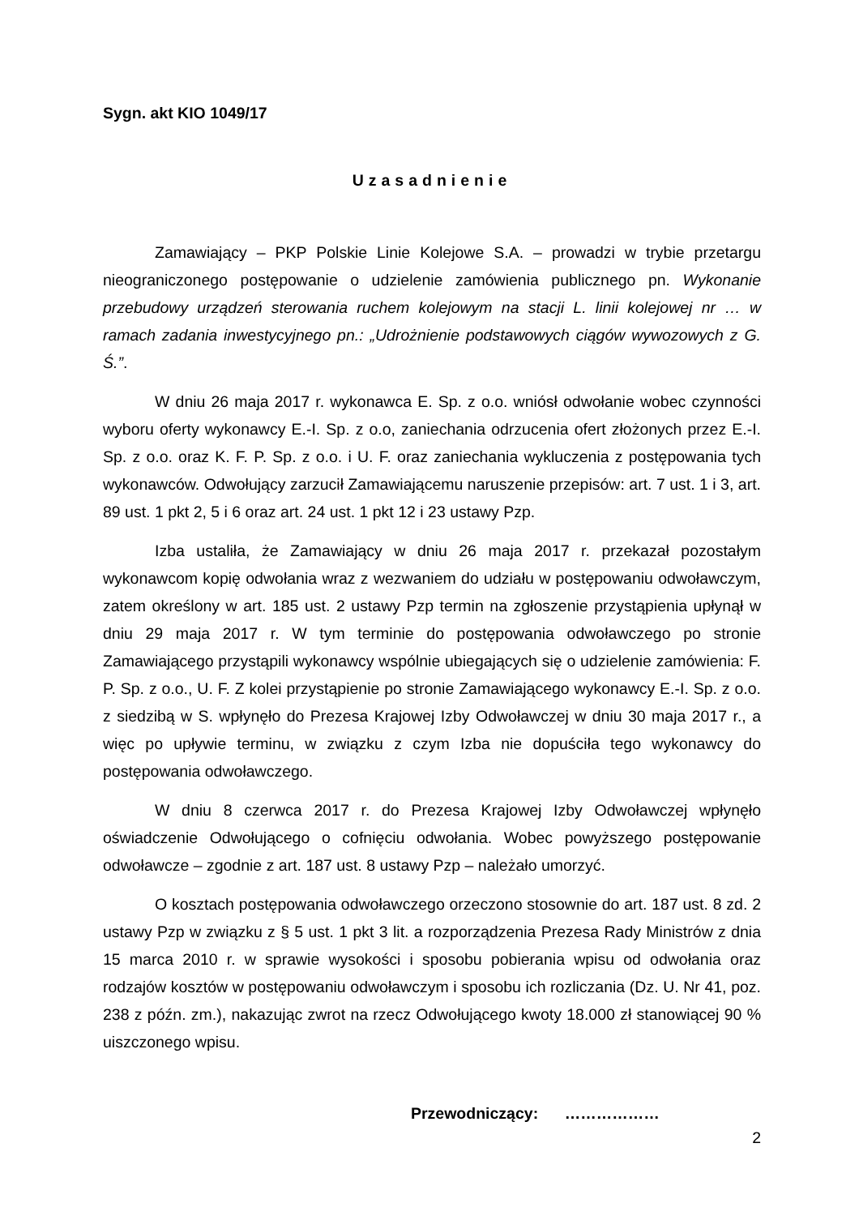Sygn. akt KIO 1049/17
Uzasadnienie
Zamawiający – PKP Polskie Linie Kolejowe S.A. – prowadzi w trybie przetargu nieograniczonego postępowanie o udzielenie zamówienia publicznego pn. Wykonanie przebudowy urządzeń sterowania ruchem kolejowym na stacji L. linii kolejowej nr … w ramach zadania inwestycyjnego pn.: „Udrożnienie podstawowych ciągów wywozowych z G. Ś.”.
W dniu 26 maja 2017 r. wykonawca E. Sp. z o.o. wniósł odwołanie wobec czynności wyboru oferty wykonawcy E.-I. Sp. z o.o, zaniechania odrzucenia ofert złożonych przez E.-I. Sp. z o.o. oraz K. F. P. Sp. z o.o. i U. F. oraz zaniechania wykluczenia z postępowania tych wykonawców. Odwołujący zarzucił Zamawiającemu naruszenie przepisów: art. 7 ust. 1 i 3, art. 89 ust. 1 pkt 2, 5 i 6 oraz art. 24 ust. 1 pkt 12 i 23 ustawy Pzp.
Izba ustaliła, że Zamawiający w dniu 26 maja 2017 r. przekazał pozostałym wykonawcom kopię odwołania wraz z wezwaniem do udziału w postępowaniu odwoławczym, zatem określony w art. 185 ust. 2 ustawy Pzp termin na zgłoszenie przystąpienia upłynął w dniu 29 maja 2017 r. W tym terminie do postępowania odwoławczego po stronie Zamawiającego przystąpili wykonawcy wspólnie ubiegających się o udzielenie zamówienia: F. P. Sp. z o.o., U. F. Z kolei przystąpienie po stronie Zamawiającego wykonawcy E.-I. Sp. z o.o. z siedzibą w S. wpłynęło do Prezesa Krajowej Izby Odwoławczej w dniu 30 maja 2017 r., a więc po upływie terminu, w związku z czym Izba nie dopuściła tego wykonawcy do postępowania odwoławczego.
W dniu 8 czerwca 2017 r. do Prezesa Krajowej Izby Odwoławczej wpłynęło oświadczenie Odwołującego o cofnięciu odwołania. Wobec powyższego postępowanie odwoławcze – zgodnie z art. 187 ust. 8 ustawy Pzp – należało umorzyć.
O kosztach postępowania odwoławczego orzeczono stosownie do art. 187 ust. 8 zd. 2 ustawy Pzp w związku z § 5 ust. 1 pkt 3 lit. a rozporządzenia Prezesa Rady Ministrów z dnia 15 marca 2010 r. w sprawie wysokości i sposobu pobierania wpisu od odwołania oraz rodzajów kosztów w postępowaniu odwoławczym i sposobu ich rozliczania (Dz. U. Nr 41, poz. 238 z późn. zm.), nakazując zwrot na rzecz Odwołującego kwoty 18.000 zł stanowiącej 90 % uiszczonego wpisu.
Przewodniczący: ………………
2